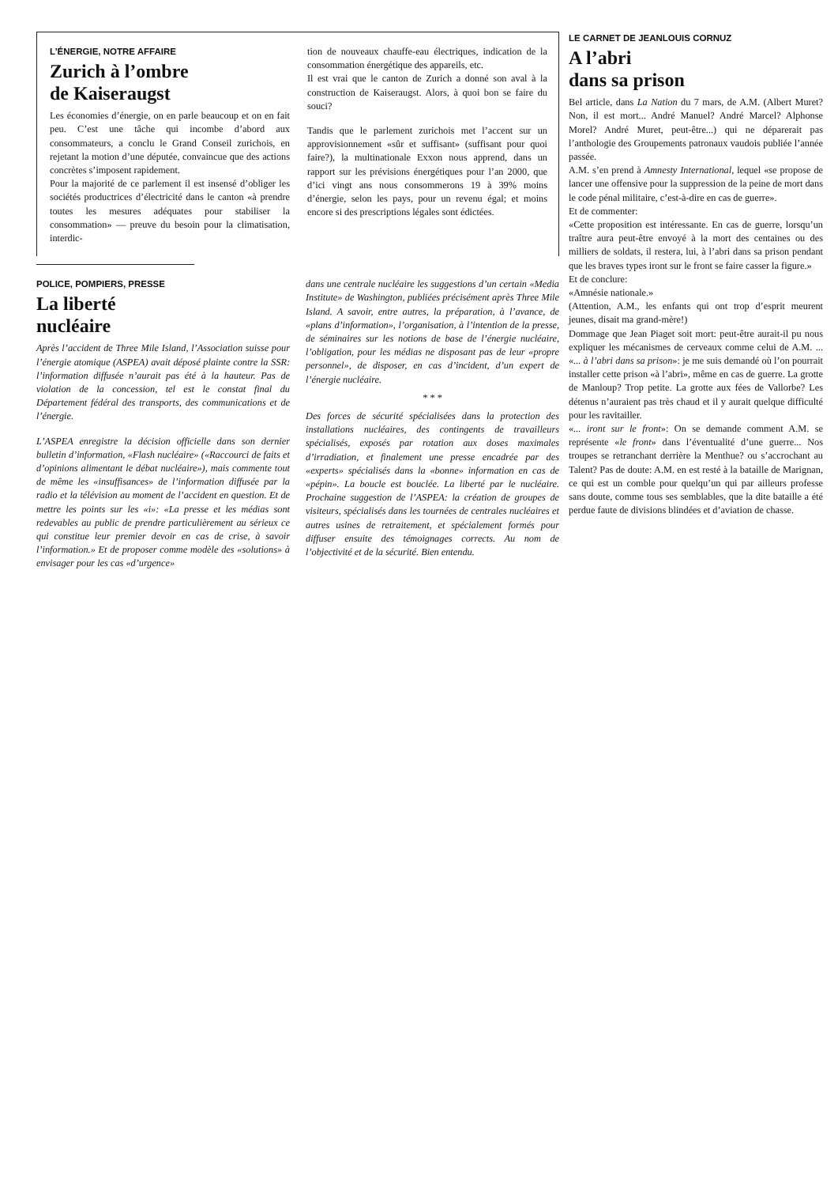L’ÉNERGIE, NOTRE AFFAIRE
Zurich à l’ombre
de Kaiseraugst
Les économies d’énergie, on en parle beaucoup et on en fait peu. C’est une tâche qui incombe d’abord aux consommateurs, a conclu le Grand Conseil zurichois, en rejetant la motion d’une députée, convaincue que des actions concrètes s’imposent rapidement.
Pour la majorité de ce parlement il est insensé d’obliger les sociétés productrices d’électricité dans le canton «à prendre toutes les mesures adéquates pour stabiliser la consommation» — preuve du besoin pour la climatisation, interdic-
tion de nouveaux chauffe-eau électriques, indication de la consommation énergétique des appareils, etc.
Il est vrai que le canton de Zurich a donné son aval à la construction de Kaiseraugst. Alors, à quoi bon se faire du souci?
Tandis que le parlement zurichois met l’accent sur un approvisionnement «sûr et suffisant» (suffisant pour quoi faire?), la multinationale Exxon nous apprend, dans un rapport sur les prévisions énergétiques pour l’an 2000, que d’ici vingt ans nous consommerons 19 à 39% moins d’énergie, selon les pays, pour un revenu égal; et moins encore si des prescriptions légales sont édictées.
POLICE, POMPIERS, PRESSE
La liberté
nucléaire
Après l’accident de Three Mile Island, l’Association suisse pour l’énergie atomique (ASPEA) avait déposé plainte contre la SSR: l’information diffusée n’aurait pas été à la hauteur. Pas de violation de la concession, tel est le constat final du Département fédéral des transports, des communications et de l’énergie.
L’ASPEA enregistre la décision officielle dans son dernier bulletin d’information, «Flash nucléaire» («Raccourci de faits et d’opinions alimentant le débat nucléaire»), mais commente tout de même les «insuffisances» de l’information diffusée par la radio et la télévision au moment de l’accident en question. Et de mettre les points sur les «i»: «La presse et les médias sont redevables au public de prendre particulièrement au sérieux ce qui constitue leur premier devoir en cas de crise, à savoir l’information.» Et de proposer comme modèle des «solutions» à envisager pour les cas «d’urgence»
dans une centrale nucléaire les suggestions d’un certain «Media Institute» de Washington, publiées précisément après Three Mile Island. A savoir, entre autres, la préparation, à l’avance, de «plans d’information», l’organisation, à l’intention de la presse, de séminaires sur les notions de base de l’énergie nucléaire, l’obligation, pour les médias ne disposant pas de leur «propre personnel», de disposer, en cas d’incident, d’un expert de l’énergie nucléaire.
* * *
Des forces de sécurité spécialisées dans la protection des installations nucléaires, des contingents de travailleurs spécialisés, exposés par rotation aux doses maximales d’irradiation, et finalement une presse encadrée par des «experts» spécialisés dans la «bonne» information en cas de «pépin». La boucle est bouclée. La liberté par le nucléaire. Prochaine suggestion de l’ASPEA: la création de groupes de visiteurs, spécialisés dans les tournées de centrales nucléaires et autres usines de retraitement, et spécialement formés pour diffuser ensuite des témoignages corrects. Au nom de l’objectivité et de la sécurité. Bien entendu.
LE CARNET DE JEANLOUIS CORNUZ
A l’abri
dans sa prison
Bel article, dans La Nation du 7 mars, de A.M. (Albert Muret? Non, il est mort... André Manuel? André Marcel? Alphonse Morel? André Muret, peut-être...) qui ne déparerait pas l’anthologie des Groupements patronaux vaudois publiée l’année passée.
A.M. s’en prend à Amnesty International, lequel «se propose de lancer une offensive pour la suppression de la peine de mort dans le code pénal militaire, c’est-à-dire en cas de guerre».
Et de commenter:
«Cette proposition est intéressante. En cas de guerre, lorsqu’un traître aura peut-être envoyé à la mort des centaines ou des milliers de soldats, il restera, lui, à l’abri dans sa prison pendant que les braves types iront sur le front se faire casser la figure.»
Et de conclure:
«Amnésie nationale.»
(Attention, A.M., les enfants qui ont trop d’esprit meurent jeunes, disait ma grand-mère!)
Dommage que Jean Piaget soit mort: peut-être aurait-il pu nous expliquer les mécanismes de cerveaux comme celui de A.M. ... «... à l’abri dans sa prison»: je me suis demandé où l’on pourrait installer cette prison «à l’abri», même en cas de guerre. La grotte de Manloup? Trop petite. La grotte aux fées de Vallorbe? Les détenus n’auraient pas très chaud et il y aurait quelque difficulté pour les ravitailler.
«... iront sur le front»: On se demande comment A.M. se représente «le front» dans l’éventualité d’une guerre... Nos troupes se retranchant derrière la Menthue? ou s’accrochant au Talent? Pas de doute: A.M. en est resté à la bataille de Marignan, ce qui est un comble pour quelqu’un qui par ailleurs professe sans doute, comme tous ses semblables, que la dite bataille a été perdue faute de divisions blindées et d’aviation de chasse.